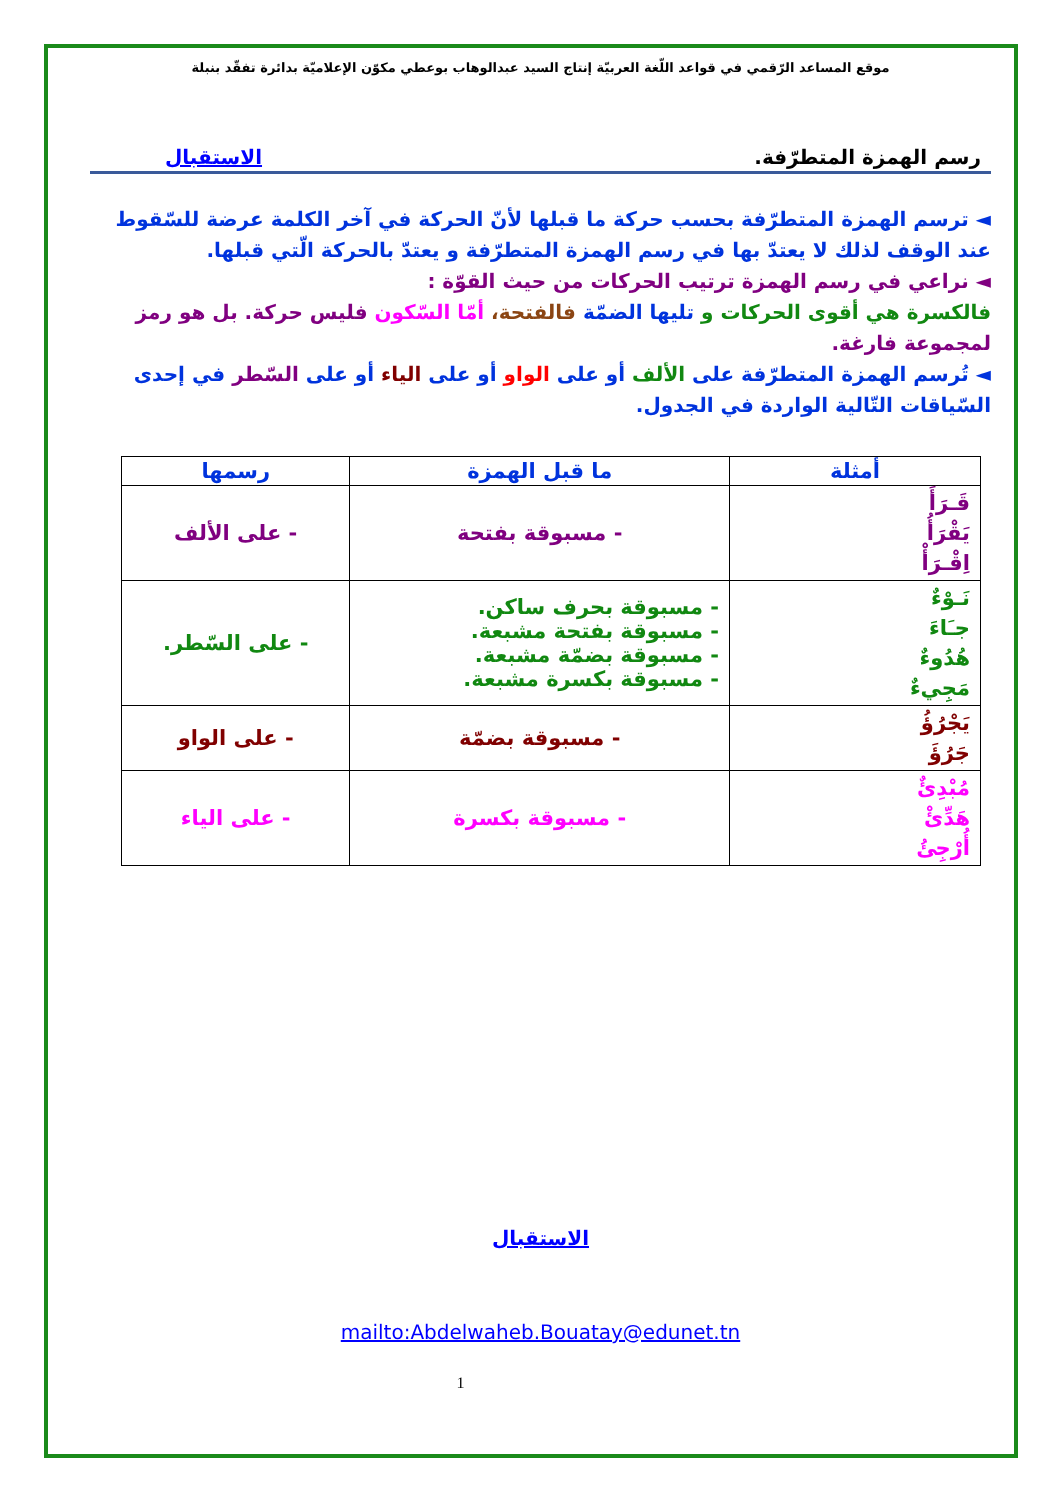موقع المساعد الرّقمي في قواعد اللّغة العربيّة إنتاج السيد عبدالوهاب بوعطي مكوّن الإعلاميّة بدائرة تفقّد بنبلة
رسم الهمزة المتطرّفة. الاستقبال
◄ ترسم الهمزة المتطرّفة بحسب حركة ما قبلها لأنّ الحركة في آخر الكلمة عرضة للسّقوط عند الوقف لذلك لا يعتدّ بها في رسم الهمزة المتطرّفة و يعتدّ بالحركة الّتي قبلها.
◄ نراعي في رسم الهمزة ترتيب الحركات من حيث القوّة :
فالكسرة هي أقوى الحركات و تليها الضمّة فالفتحة، أمّا السّكون فليس حركة. بل هو رمز لمجموعة فارغة.
◄ تُرسم الهمزة المتطرّفة على الألف أو على الواو أو على الياء أو على السّطر في إحدى السّياقات التّالية الواردة في الجدول.
| أمثلة | ما قبل الهمزة | رسمها |
| --- | --- | --- |
| قَـرَأَ يَقْرَأُ اِقْـرَأْ | - مسبوقة بفتحة | - على الألف |
| نَـوْءٌ جـَاءَ هُدُوءٌ مَجِيءٌ | - مسبوقة بحرف ساكن. - مسبوقة بفتحة مشبعة. - مسبوقة بضمّة مشبعة. - مسبوقة بكسرة مشبعة. | - على السّطر. |
| يَجْرُؤُ جَرُؤَ | - مسبوقة بضمّة | - على الواو |
| مُبْدِئٌ هَدِّئْ أُرْجِئُ | - مسبوقة بكسرة | - على الياء |
الاستقبال
mailto:Abdelwaheb.Bouatay@edunet.tn
1